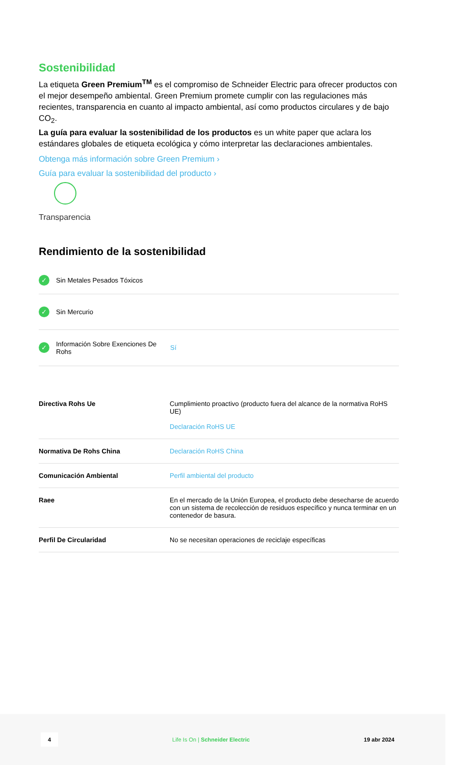Sostenibilidad
La etiqueta Green Premium<sup>TM</sup> es el compromiso de Schneider Electric para ofrecer productos con el mejor desempeño ambiental. Green Premium promete cumplir con las regulaciones más recientes, transparencia en cuanto al impacto ambiental, así como productos circulares y de bajo CO<sub>2</sub>.
La guía para evaluar la sostenibilidad de los productos es un white paper que aclara los estándares globales de etiqueta ecológica y cómo interpretar las declaraciones ambientales.
Obtenga más información sobre Green Premium ›
Guía para evaluar la sostenibilidad del producto ›
Transparencia
Rendimiento de la sostenibilidad
✓ Sin Metales Pesados Tóxicos
✓ Sin Mercurio
✓ Información Sobre Exenciones De Rohs Sí
| Directiva Rohs Ue | Cumplimiento proactivo (producto fuera del alcance de la normativa RoHS UE) Declaración RoHS UE |
| Normativa De Rohs China | Declaración RoHS China |
| Comunicación Ambiental | Perfil ambiental del producto |
| Raee | En el mercado de la Unión Europea, el producto debe desecharse de acuerdo con un sistema de recolección de residuos específico y nunca terminar en un contenedor de basura. |
| Perfil De Circularidad | No se necesitan operaciones de reciclaje específicas |
4 Life Is On | Schneider Electric 19 abr 2024